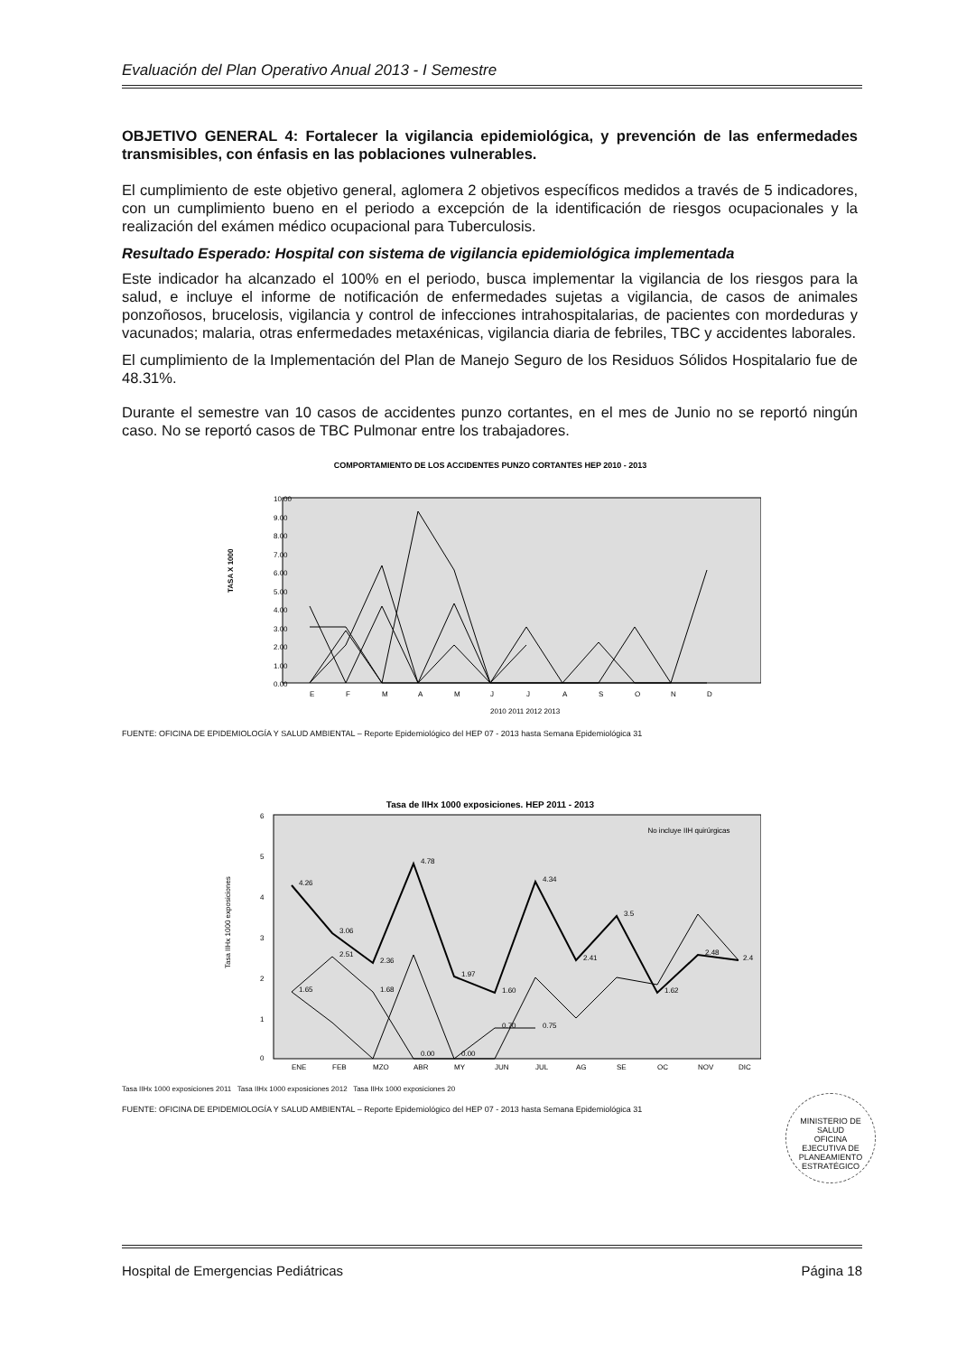Evaluación del Plan Operativo Anual 2013 - I Semestre
OBJETIVO GENERAL 4: Fortalecer la vigilancia epidemiológica, y prevención de las enfermedades transmisibles, con énfasis en las poblaciones vulnerables.
El cumplimiento de este objetivo general, aglomera 2 objetivos específicos medidos a través de 5 indicadores, con un cumplimiento bueno en el periodo a excepción de la identificación de riesgos ocupacionales y la realización del exámen médico ocupacional para Tuberculosis.
Resultado Esperado: Hospital con sistema de vigilancia epidemiológica implementada
Este indicador ha alcanzado el 100% en el periodo, busca implementar la vigilancia de los riesgos para la salud, e incluye el informe de notificación de enfermedades sujetas a vigilancia, de casos de animales ponzoñosos, brucelosis, vigilancia y control de infecciones intrahospitalarias, de pacientes con mordeduras y vacunados; malaria, otras enfermedades metaxénicas, vigilancia diaria de febriles, TBC y accidentes laborales.
El cumplimiento de la Implementación del Plan de Manejo Seguro de los Residuos Sólidos Hospitalario fue de 48.31%.
Durante el semestre van 10 casos de accidentes punzo cortantes, en el mes de Junio no se reportó ningún caso. No se reportó casos de TBC Pulmonar entre los trabajadores.
COMPORTAMIENTO DE LOS ACCIDENTES PUNZO CORTANTES HEP 2010 - 2013
10.00
9.00
8.00
7.00
6.00
5.00
4.00
3.00
2.00
1.00
0.00
TASA X 1000
E
F
M
A
M
J
J
A
S
O
N
D
2010 2011 2012 2013
FUENTE: OFICINA DE EPIDEMIOLOGÍA Y SALUD AMBIENTAL – Reporte Epidemiológico del HEP 07 - 2013 hasta Semana Epidemiológica 31
Tasa de IIHx 1000 exposiciones. HEP 2011 - 2013
No incluye IIH quirúrgicas
6
5
4
3
2
1
0
Tasa IIHx 1000 exposiciones
4.26
3.06
2.36
4.78
1.97
1.60
4.34
2.41
3.5
1.62
2.48
2.4
1.65
2.51
1.68
0.00
0.00
0.70
0.75
ENE
FEB
MZO
ABR
MY
JUN
JUL
AG
SE
OC
NOV
DIC
Tasa IIHx 1000 exposiciones 2011 Tasa IIHx 1000 exposiciones 2012 Tasa IIHx 1000 exposiciones 20
FUENTE: OFICINA DE EPIDEMIOLOGÍA Y SALUD AMBIENTAL – Reporte Epidemiológico del HEP 07 - 2013 hasta Semana Epidemiológica 31
MINISTERIO DE SALUD
OFICINA
EJECUTIVA DE
PLANEAMIENTO
ESTRATÉGICO
Hospital de Emergencias Pediátricas Página 18